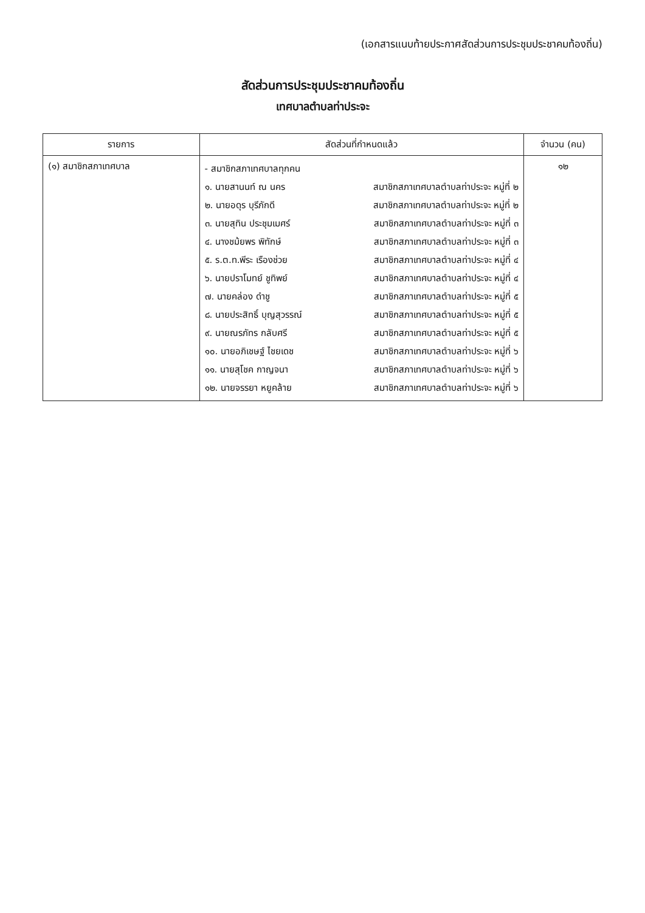(เอกสารแนบท้ายประกาศสัดส่วนการประชุมประชาคมท้องถิ่น)
สัดส่วนการประชุมประชาคมท้องถิ่น
เทศบาลตำบลท่าประจะ
| รายการ | สัดส่วนที่กำหนดแล้ว | จำนวน (คน) |
| --- | --- | --- |
| (๑) สมาชิกสภาเทศบาล | - สมาชิกสภาเทศบาลทุกคน ๑. นายสานนท์ ณ นคร สมาชิกสภาเทศบาลตำบลท่าประจะ หมู่ที่ ๒ ๒. นายอดุร บุรีภักดี สมาชิกสภาเทศบาลตำบลท่าประจะ หมู่ที่ ๒ ๓. นายสุทิน ประชุมเมศร์ สมาชิกสภาเทศบาลตำบลท่าประจะ หมู่ที่ ๓ ๔. นางชม้ยพร พิทักษ์ สมาชิกสภาเทศบาลตำบลท่าประจะ หมู่ที่ ๓ ๕. ร.ต.ท.พีระ เรืองช่วย สมาชิกสภาเทศบาลตำบลท่าประจะ หมู่ที่ ๔ ๖. นายปราโมทย์ ชูทิพย์ สมาชิกสภาเทศบาลตำบลท่าประจะ หมู่ที่ ๔ ๗. นายคล่อง ดำชู สมาชิกสภาเทศบาลตำบลท่าประจะ หมู่ที่ ๕ ๘. นายประสิทธิ์ บุญสุวรรณ์ สมาชิกสภาเทศบาลตำบลท่าประจะ หมู่ที่ ๕ ๙. นายณรภัทร กลับศรี สมาชิกสภาเทศบาลตำบลท่าประจะ หมู่ที่ ๕ ๑๐. นายอภิเชษฐ์ ไชยเดช สมาชิกสภาเทศบาลตำบลท่าประจะ หมู่ที่ ๖ ๑๑. นายสุโชค กาญจนา สมาชิกสภาเทศบาลตำบลท่าประจะ หมู่ที่ ๖ ๑๒. นายจรรยา หยูคล้าย สมาชิกสภาเทศบาลตำบลท่าประจะ หมู่ที่ ๖ | ๑๒ |